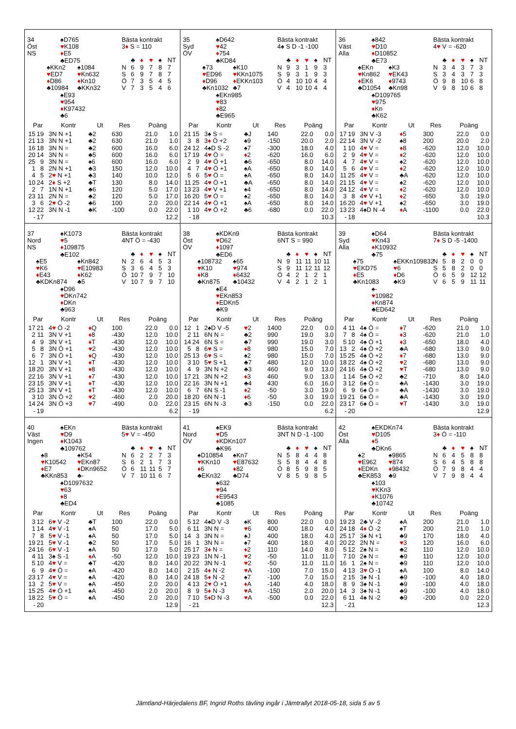34
Öst
NS
♠D765
♥K108
♦E5
♣ED75
♠KKn2
♥ED7
♦D86
♣10984
♠1084
♥Kn632
♦Kn10
♣KKn32
♠E93
♥954
♦K97432
♣6
Bästa kontrakt
3♦ S = 110
| | ♣ | ♦ | ♥ | ♠ | NT |
| N | 6 | 9 | 7 | 8 | 7 |
| S | 6 | 9 | 7 | 8 | 7 |
| Ö | 7 | 3 | 5 | 4 | 5 |
| V | 7 | 3 | 5 | 4 | 6 |
| Par | | Kontr | Ut | Res | Poäng | |
| --- | --- | --- | --- | --- | --- | --- |
| 15 | 19 | 3N N +1 | ♣2 | 630 | 21.0 | 1.0 |
| 21 | 13 | 3N N +1 | ♣2 | 630 | 21.0 | 1.0 |
| 16 | 18 | 3N N = | ♣2 | 600 | 16.0 | 6.0 |
| 20 | 14 | 3N N = | ♣5 | 600 | 16.0 | 6.0 |
| 25 | 9 | 3N N = | ♠6 | 600 | 16.0 | 6.0 |
| 1 | 8 | 2N N +1 | ♣3 | 150 | 12.0 | 10.0 |
| 4 | 5 | 2 ♥ N +1 | ♣3 | 140 | 10.0 | 12.0 |
| 10 | 24 | 2 ♦ S +2 | ♣T | 130 | 8.0 | 14.0 |
| 2 | 7 | 1N N +1 | ♣6 | 120 | 5.0 | 17.0 |
| 23 | 11 | 2N N = | ♣2 | 120 | 5.0 | 17.0 |
| 3 | 6 | 2 ♥ Ö -2 | ♣6 | 100 | 2.0 | 20.0 |
| 12 | 22 | 3N N -1 | ♣K | -100 | 0.0 | 22.0 |
| - | 17 | | | | | 12.2 |
35
Syd
ÖV
♠D642
♥42
♦754
♣KD84
♠73
♥ED96
♦D96
♣Kn1032
♠K10
♥KKn1075
♦EKKn103
♣7
♠EKn985
♥83
♦82
♣E965
Bästa kontrakt
4♠ S D -1 -100
| | ♣ | ♦ | ♥ | ♠ | NT |
| N | 9 | 3 | 1 | 9 | 3 |
| S | 9 | 3 | 1 | 9 | 3 |
| Ö | 4 | 10 | 10 | 4 | 4 |
| V | 4 | 10 | 10 | 4 | 4 |
| Par | | Kontr | Ut | Res | Poäng | |
| --- | --- | --- | --- | --- | --- | --- |
| 21 | 15 | 3♠ S = | ♣J | 140 | 22.0 | 0.0 |
| 3 | 8 | 3 ♦ Ö +2 | ♠9 | -150 | 20.0 | 2.0 |
| 24 | 12 | 4♠D S -2 | ♠7 | -300 | 18.0 | 4.0 |
| 17 | 19 | 4 ♥ Ö = | ♦ 2 | -620 | 16.0 | 6.0 |
| 2 | 9 | 4 ♥ Ö +1 | ♣6 | -650 | 8.0 | 14.0 |
| 4 | 7 | 4 ♥ Ö +1 | ♠A | -650 | 8.0 | 14.0 |
| 5 | 6 | 5 ♥ Ö = | ♠A | -650 | 8.0 | 14.0 |
| 11 | 25 | 4 ♥ Ö +1 | ♣A | -650 | 8.0 | 14.0 |
| 13 | 23 | 4 ♥ V +1 | ♠4 | -650 | 8.0 | 14.0 |
| 16 | 20 | 5 ♥ Ö = | ♠2 | -650 | 8.0 | 14.0 |
| 22 | 14 | 4 ♥ Ö +1 | ♠A | -650 | 8.0 | 14.0 |
| 1 | 10 | 4 ♥ Ö +2 | ♣6 | -680 | 0.0 | 22.0 |
| - | 18 | | | | | 10.3 |
36
Väst
Alla
♠842
♥D10
♦D10852
♣E73
♠EKn
♥Kn862
♦EK6
♣D1054
♠K3
♥EK43
♦9743
♣Kn98
♠D109765
♥975
♦Kn
♣K62
Bästa kontrakt
4♥ V = -620
| | ♣ | ♦ | ♥ | ♠ | NT |
| N | 3 | 4 | 3 | 7 | 3 |
| S | 3 | 4 | 3 | 7 | 3 |
| Ö | 9 | 8 | 10 | 6 | 8 |
| V | 9 | 8 | 10 | 6 | 8 |
| Par | | Kontr | Ut | Res | Poäng | |
| --- | --- | --- | --- | --- | --- | --- |
| 17 | 19 | 3N V -3 | ♦ 5 | 300 | 22.0 | 0.0 |
| 22 | 14 | 3N V -2 | ♠8 | 200 | 20.0 | 2.0 |
| 1 | 10 | 4 ♥ V = | ♦ 8 | -620 | 12.0 | 10.0 |
| 2 | 9 | 4 ♥ V = | ♦ 2 | -620 | 12.0 | 10.0 |
| 4 | 7 | 4 ♥ V = | ♠2 | -620 | 12.0 | 10.0 |
| 5 | 6 | 4 ♥ V = | ♦ 2 | -620 | 12.0 | 10.0 |
| 11 | 25 | 4 ♥ V = | ♣A | -620 | 12.0 | 10.0 |
| 21 | 15 | 4 ♥ V = | ♠2 | -620 | 12.0 | 10.0 |
| 24 | 12 | 4 ♥ V = | ♦ 2 | -620 | 12.0 | 10.0 |
| 3 | 8 | 4 ♥ V +1 | ♦ 2 | -650 | 3.0 | 19.0 |
| 16 | 20 | 4 ♥ V +1 | ♠2 | -650 | 3.0 | 19.0 |
| 13 | 23 | 4♠D N -4 | ♦ A | -1100 | 0.0 | 22.0 |
| - | 18 | | | | | 10.3 |
37
Nord
NS
♠K1073
♥5
♦109875
♣E102
♠E5
♥K6
♦E43
♣KDKn874
♠Kn842
♥E10983
♦K62
♣5
♠D96
♥DKn742
♦DKn
♣963
Bästa kontrakt
4NT Ö = -430
| | ♣ | ♦ | ♥ | ♠ | NT |
| N | 2 | 6 | 4 | 5 | 3 |
| S | 3 | 6 | 4 | 5 | 3 |
| Ö | 10 | 7 | 9 | 7 | 10 |
| V | 10 | 7 | 9 | 7 | 10 |
| Par | | Kontr | Ut | Res | Poäng | |
| --- | --- | --- | --- | --- | --- | --- |
| 17 | 21 | 4 ♥ Ö -2 | ♦ Q | 100 | 22.0 | 0.0 |
| 2 | 11 | 3N V +1 | ♦ 8 | -430 | 12.0 | 10.0 |
| 4 | 9 | 3N V +1 | ♦ T | -430 | 12.0 | 10.0 |
| 5 | 8 | 3N Ö +1 | ♥ 2 | -430 | 12.0 | 10.0 |
| 6 | 7 | 3N Ö +1 | ♦ Q | -430 | 12.0 | 10.0 |
| 12 | 1 | 3N V +1 | ♦ T | -430 | 12.0 | 10.0 |
| 18 | 20 | 3N V +1 | ♦ 8 | -430 | 12.0 | 10.0 |
| 22 | 16 | 3N V +1 | ♦ 7 | -430 | 12.0 | 10.0 |
| 23 | 15 | 3N V +1 | ♦ T | -430 | 12.0 | 10.0 |
| 25 | 13 | 3N V +1 | ♦ T | -430 | 12.0 | 10.0 |
| 3 | 10 | 3N Ö +2 | ♥ 2 | -460 | 2.0 | 20.0 |
| 14 | 24 | 3N Ö +3 | ♥ 7 | -490 | 0.0 | 22.0 |
| - | 19 | | | | | 6.2 |
38
Öst
ÖV
♠KDKn9
♥D62
♦1097
♣ED6
♠108732
♥K10
♦K8
♣Kn875
♠65
♥974
♦6432
♣10432
♠E4
♥EKn853
♦EDKn5
♣K9
Bästa kontrakt
6NT S = 990
| | ♣ | ♦ | ♥ | ♠ | NT |
| N | 9 | 11 | 11 | 10 | 11 |
| S | 9 | 11 | 12 | 11 | 12 |
| Ö | 4 | 2 | 1 | 2 | 1 |
| V | 4 | 2 | 1 | 2 | 1 |
| Par | | Kontr | Ut | Res | Poäng | |
| --- | --- | --- | --- | --- | --- | --- |
| 12 | 1 | 2♠D V -5 | ♥ 2 | 1400 | 22.0 | 0.0 |
| 2 | 11 | 6N N = | ♣2 | 990 | 19.0 | 3.0 |
| 14 | 24 | 6N S = | ♣7 | 990 | 19.0 | 3.0 |
| 5 | 8 | 6 ♥ S = | ♦ 8 | 980 | 15.0 | 7.0 |
| 25 | 13 | 6 ♥ S = | ♠2 | 980 | 15.0 | 7.0 |
| 3 | 10 | 5 ♥ S +1 | ♣7 | 480 | 12.0 | 10.0 |
| 4 | 9 | 3N N +2 | ♣3 | 460 | 9.0 | 13.0 |
| 17 | 21 | 3N N +2 | ♦ 3 | 460 | 9.0 | 13.0 |
| 22 | 16 | 3N N +1 | ♣4 | 430 | 6.0 | 16.0 |
| 6 | 7 | 6N S -1 | ♦ 2 | -50 | 3.0 | 19.0 |
| 18 | 20 | 6N N -1 | ♦ 6 | -50 | 3.0 | 19.0 |
| 23 | 15 | 6N N -3 | ♣3 | -150 | 0.0 | 22.0 |
| - | 19 | | | | | 6.2 |
39
Syd
Alla
♠D64
♥Kn43
♦K10932
♣75
♠75
♥EKD75
♦E5
♣Kn1083
♠EKKn109832
♥6
♦D6
♣K9
♠-
♥10982
♦Kn874
♣ED642
Bästa kontrakt
7♦ S D -5 -1400
| | ♣ | ♦ | ♥ | ♠ | NT |
| N | 5 | 8 | 2 | 0 | 0 |
| S | 5 | 8 | 2 | 0 | 0 |
| Ö | 6 | 5 | 9 | 12 | 12 |
| V | 6 | 5 | 9 | 11 | 11 |
| Par | | Kontr | Ut | Res | Poäng | |
| --- | --- | --- | --- | --- | --- | --- |
| 4 | 11 | 4♠ Ö = | ♦ 7 | -620 | 21.0 | 1.0 |
| 7 | 8 | 4♠ Ö = | ♦ 3 | -620 | 21.0 | 1.0 |
| 5 | 10 | 4♠ Ö +1 | ♦ 3 | -650 | 18.0 | 4.0 |
| 13 | 2 | 4♠ Ö +2 | ♣A | -680 | 13.0 | 9.0 |
| 15 | 25 | 4♠ Ö +2 | ♦ 7 | -680 | 13.0 | 9.0 |
| 18 | 22 | 4♠ Ö +2 | ♥ 2 | -680 | 13.0 | 9.0 |
| 24 | 16 | 4♠ Ö +2 | ♥ T | -680 | 13.0 | 9.0 |
| 1 | 14 | 5♠ Ö +2 | ♣2 | -710 | 8.0 | 14.0 |
| 3 | 12 | 6♠ Ö = | ♣A | -1430 | 3.0 | 19.0 |
| 6 | 9 | 6♠ Ö = | ♣A | -1430 | 3.0 | 19.0 |
| 19 | 21 | 6♠ Ö = | ♣A | -1430 | 3.0 | 19.0 |
| 23 | 17 | 6♠ Ö = | ♥ T | -1430 | 3.0 | 19.0 |
| - | 20 | | | | | 12.9 |
40
Väst
Ingen
♠EKn
♥D9
♦K1043
♣109762
♠8
♥K10542
♦E7
♣KKn853
♠K54
♥EKn87
♦DKn9652
♣-
♠D1097632
♥63
♦8
♣ED4
Bästa kontrakt
5♥ V = -450
| | ♣ | ♦ | ♥ | ♠ | NT |
| N | 6 | 2 | 2 | 7 | 3 |
| S | 6 | 2 | 1 | 7 | 3 |
| Ö | 6 | 11 | 11 | 5 | 7 |
| V | 7 | 10 | 11 | 6 | 7 |
| Par | | Kontr | Ut | Res | Poäng | |
| --- | --- | --- | --- | --- | --- | --- |
| 3 | 12 | 6 ♥ V -2 | ♣T | 100 | 22.0 | 0.0 |
| 1 | 14 | 4 ♥ V -1 | ♠A | 50 | 17.0 | 5.0 |
| 7 | 8 | 5 ♥ V -1 | ♠A | 50 | 17.0 | 5.0 |
| 19 | 21 | 5 ♥ V -1 | ♣2 | 50 | 17.0 | 5.0 |
| 24 | 16 | 6 ♥ V -1 | ♠A | 50 | 17.0 | 5.0 |
| 4 | 11 | 3♠ S -1 | ♦ A | -50 | 12.0 | 10.0 |
| 5 | 10 | 4 ♥ V = | ♣T | -420 | 8.0 | 14.0 |
| 6 | 9 | 4 ♥ Ö = | ♠A | -420 | 8.0 | 14.0 |
| 23 | 17 | 4 ♥ V = | ♠A | -420 | 8.0 | 14.0 |
| 13 | 2 | 5 ♥ V = | ♠A | -450 | 2.0 | 20.0 |
| 15 | 25 | 4 ♥ Ö +1 | ♠A | -450 | 2.0 | 20.0 |
| 18 | 22 | 5 ♥ Ö = | ♠A | -450 | 2.0 | 20.0 |
| - | 20 | | | | | 12.9 |
41
Nord
ÖV
♠EK9
♥D5
♦KDKn107
♣K96
♠D10854
♥KKn10
♦6
♣EKn32
♠Kn7
♥E87632
♦82
♣D74
♠632
♥94
♦E9543
♣1085
Bästa kontrakt
3NT N D -1 -100
| | ♣ | ♦ | ♥ | ♠ | NT |
| N | 5 | 8 | 4 | 4 | 8 |
| S | 5 | 8 | 4 | 4 | 8 |
| Ö | 8 | 5 | 9 | 8 | 5 |
| V | 8 | 5 | 9 | 8 | 5 |
| Par | | Kontr | Ut | Res | Poäng | |
| --- | --- | --- | --- | --- | --- | --- |
| 5 | 12 | 4♠D V -3 | ♠K | 800 | 22.0 | 0.0 |
| 6 | 11 | 3N N = | ♥ 6 | 400 | 18.0 | 4.0 |
| 14 | 3 | 3N N = | ♠J | 400 | 18.0 | 4.0 |
| 16 | 1 | 3N N = | ♠7 | 400 | 18.0 | 4.0 |
| 25 | 17 | 3 ♦ N = | ♦ 2 | 110 | 14.0 | 8.0 |
| 19 | 23 | 1N N -1 | ♥ 2 | -50 | 11.0 | 11.0 |
| 20 | 22 | 3N N -1 | ♥ 2 | -50 | 11.0 | 11.0 |
| 2 | 15 | 4 ♦ N -2 | ♥ A | -100 | 7.0 | 15.0 |
| 24 | 18 | 5 ♦ N -2 | ♠7 | -100 | 7.0 | 15.0 |
| 4 | 13 | 2 ♥ Ö +1 | ♦ A | -140 | 4.0 | 18.0 |
| 8 | 9 | 5 ♦ N -3 | ♥ A | -150 | 2.0 | 20.0 |
| 7 | 10 | 5 ♦ D N -3 | ♥ A | -500 | 0.0 | 22.0 |
| - | 21 | | | | | 12.3 |
42
Öst
Alla
♠EKDKn74
♥D105
♦5
♣DKn6
♠2
♥E962
♦EDKn
♣EK853
♠9865
♥874
♦98432
♣9
♠103
♥KKn3
♦K1076
♣10742
Bästa kontrakt
3♦ Ö = -110
| | ♣ | ♦ | ♥ | ♠ | NT |
| N | 6 | 4 | 5 | 8 | 8 |
| S | 6 | 4 | 5 | 8 | 8 |
| Ö | 7 | 9 | 8 | 4 | 4 |
| V | 7 | 9 | 8 | 4 | 4 |
| Par | | Kontr | Ut | Res | Poäng | |
| --- | --- | --- | --- | --- | --- | --- |
| 19 | 23 | 2♣ V -2 | ♠A | 200 | 21.0 | 1.0 |
| 24 | 18 | 4 ♦ Ö -2 | ♠T | 200 | 21.0 | 1.0 |
| 25 | 17 | 3♠ N +1 | ♣9 | 170 | 18.0 | 4.0 |
| 20 | 22 | 2N N = | ♥ 3 | 120 | 16.0 | 6.0 |
| 5 | 12 | 2♠ N = | ♣2 | 110 | 12.0 | 10.0 |
| 7 | 10 | 2♠ N = | ♣9 | 110 | 12.0 | 10.0 |
| 16 | 1 | 2♠ N = | ♣9 | 110 | 12.0 | 10.0 |
| 4 | 13 | 3 ♥ Ö -1 | ♠A | 100 | 8.0 | 14.0 |
| 2 | 15 | 3♠ N -1 | ♣9 | -100 | 4.0 | 18.0 |
| 8 | 9 | 3♠ N -1 | ♣9 | -100 | 4.0 | 18.0 |
| 14 | 3 | 3♠ N -1 | ♣9 | -100 | 4.0 | 18.0 |
| 6 | 11 | 4♠ N -2 | ♣9 | -200 | 0.0 | 22.0 |
| - | 21 | | | | | 12.3 |
Jämtland-Härjedalens BF, Ingrid Roths tävling ingår i Jämtrallyt 2018-05-18, sida 5 av 5